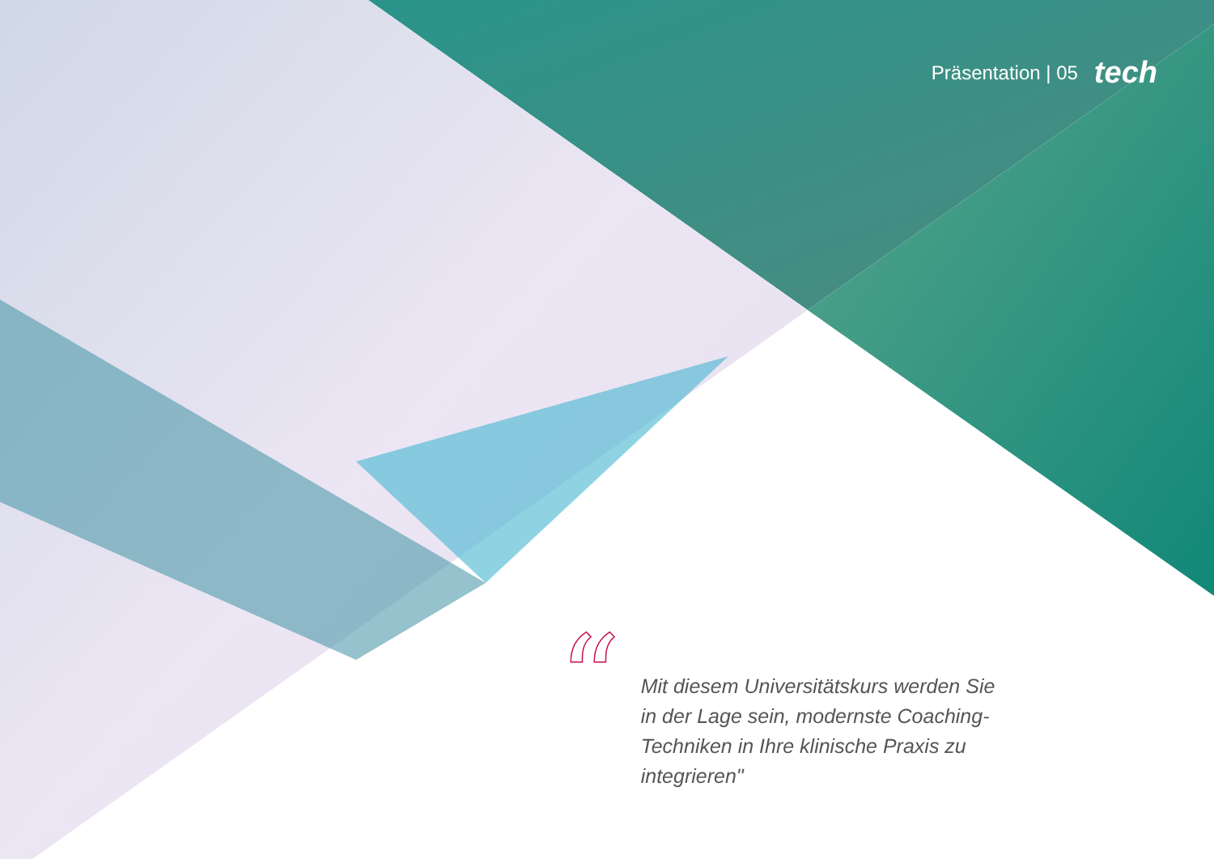Präsentation | 05 tech
“
Mit diesem Universitätskurs werden Sie in der Lage sein, modernste Coaching-Techniken in Ihre klinische Praxis zu integrieren"